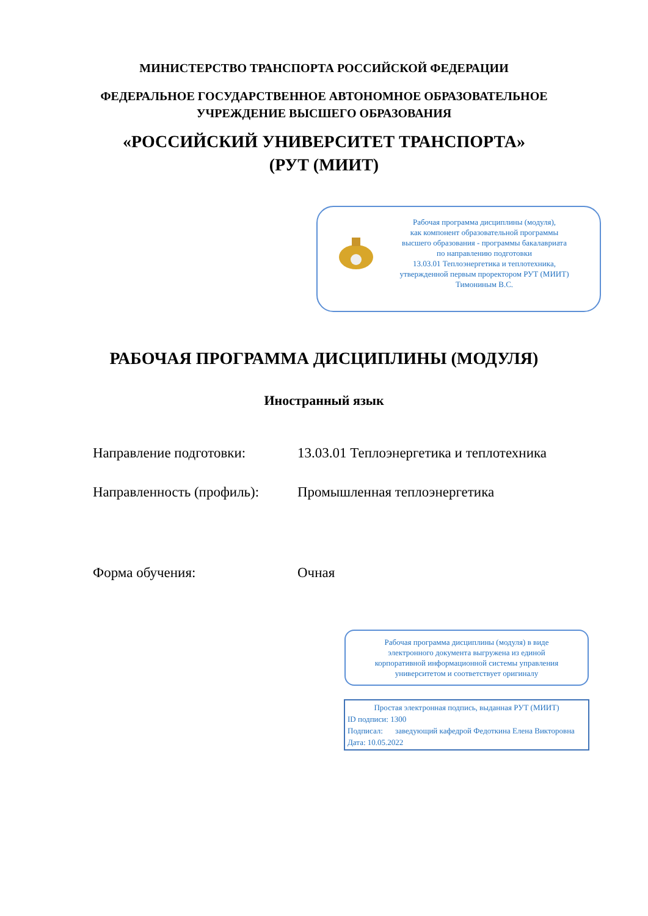МИНИСТЕРСТВО ТРАНСПОРТА РОССИЙСКОЙ ФЕДЕРАЦИИ
ФЕДЕРАЛЬНОЕ ГОСУДАРСТВЕННОЕ АВТОНОМНОЕ ОБРАЗОВАТЕЛЬНОЕ
УЧРЕЖДЕНИЕ ВЫСШЕГО ОБРАЗОВАНИЯ
«РОССИЙСКИЙ УНИВЕРСИТЕТ ТРАНСПОРТА»
(РУТ (МИИТ)
Рабочая программа дисциплины (модуля),
как компонент образовательной программы
высшего образования - программы бакалавриата
по направлению подготовки
13.03.01 Теплоэнергетика и теплотехника,
утвержденной первым проректором РУТ (МИИТ)
Тимониным В.С.
РАБОЧАЯ ПРОГРАММА ДИСЦИПЛИНЫ (МОДУЛЯ)
Иностранный язык
Направление подготовки: 13.03.01 Теплоэнергетика и теплотехника
Направленность (профиль): Промышленная теплоэнергетика
Форма обучения: Очная
Рабочая программа дисциплины (модуля) в виде
электронного документа выгружена из единой
корпоративной информационной системы управления
университетом и соответствует оригиналу
Простая электронная подпись, выданная РУТ (МИИТ)
ID подписи: 1300
Подписал: заведующий кафедрой Федоткина Елена Викторовна
Дата: 10.05.2022